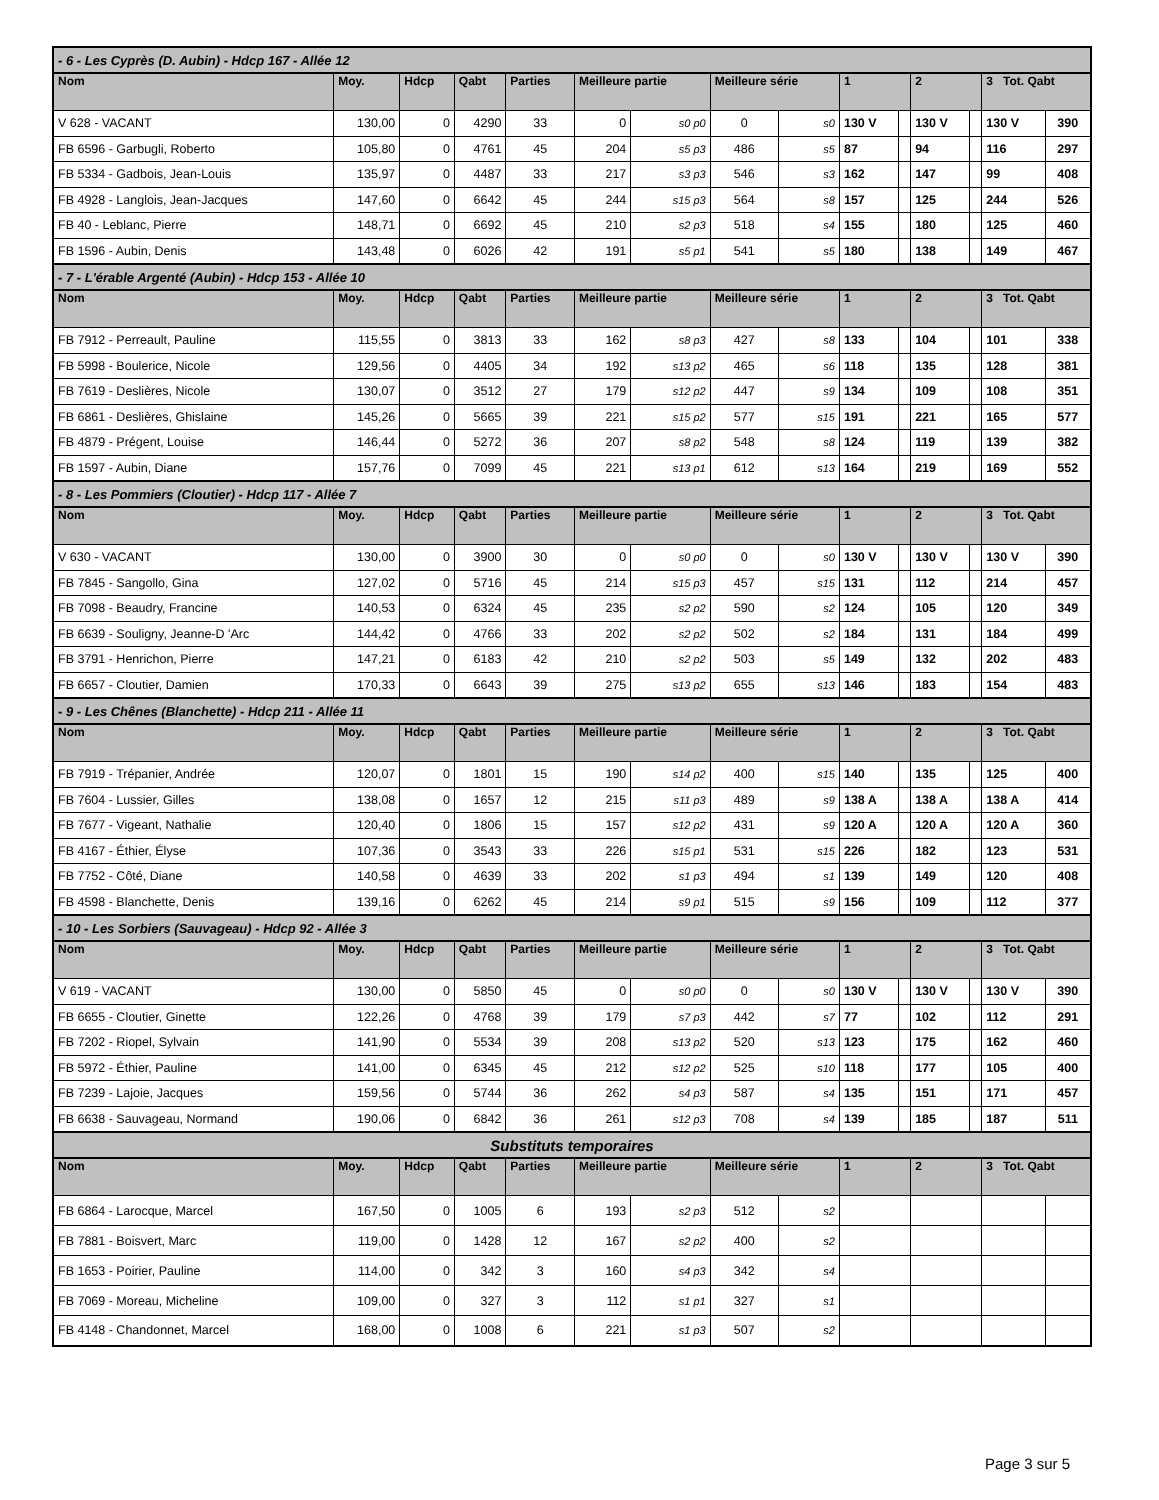| - 6 - Les Cyprès (D. Aubin) - Hdcp 167 - Allée 12 | | | | | | | | | | | | | | |
| Nom | Moy. | Hdcp | Qabt | Parties | Meilleure partie | | Meilleure série | | 1 | | 2 | | 3 Tot. Qabt | |
| V 628 - VACANT | 130,00 | 0 | 4290 | 33 | 0 | s0 p0 | 0 | s0 | 130 V | | 130 V | | 130 V | 390 |
| FB 6596 - Garbugli, Roberto | 105,80 | 0 | 4761 | 45 | 204 | s5 p3 | 486 | s5 | 87 | | 94 | | 116 | 297 |
| FB 5334 - Gadbois, Jean-Louis | 135,97 | 0 | 4487 | 33 | 217 | s3 p3 | 546 | s3 | 162 | | 147 | | 99 | 408 |
| FB 4928 - Langlois, Jean-Jacques | 147,60 | 0 | 6642 | 45 | 244 | s15 p3 | 564 | s8 | 157 | | 125 | | 244 | 526 |
| FB 40 - Leblanc, Pierre | 148,71 | 0 | 6692 | 45 | 210 | s2 p3 | 518 | s4 | 155 | | 180 | | 125 | 460 |
| FB 1596 - Aubin, Denis | 143,48 | 0 | 6026 | 42 | 191 | s5 p1 | 541 | s5 | 180 | | 138 | | 149 | 467 |
| - 7 - L'érable Argenté (Aubin) - Hdcp 153 - Allée 10 | | | | | | | | | | | | | | |
| Nom | Moy. | Hdcp | Qabt | Parties | Meilleure partie | | Meilleure série | | 1 | | 2 | | 3 Tot. Qabt | |
| FB 7912 - Perreault, Pauline | 115,55 | 0 | 3813 | 33 | 162 | s8 p3 | 427 | s8 | 133 | | 104 | | 101 | 338 |
| FB 5998 - Boulerice, Nicole | 129,56 | 0 | 4405 | 34 | 192 | s13 p2 | 465 | s6 | 118 | | 135 | | 128 | 381 |
| FB 7619 - Deslières, Nicole | 130,07 | 0 | 3512 | 27 | 179 | s12 p2 | 447 | s9 | 134 | | 109 | | 108 | 351 |
| FB 6861 - Deslières, Ghislaine | 145,26 | 0 | 5665 | 39 | 221 | s15 p2 | 577 | s15 | 191 | | 221 | | 165 | 577 |
| FB 4879 - Prégent, Louise | 146,44 | 0 | 5272 | 36 | 207 | s8 p2 | 548 | s8 | 124 | | 119 | | 139 | 382 |
| FB 1597 - Aubin, Diane | 157,76 | 0 | 7099 | 45 | 221 | s13 p1 | 612 | s13 | 164 | | 219 | | 169 | 552 |
| - 8 - Les Pommiers (Cloutier) - Hdcp 117 - Allée 7 | | | | | | | | | | | | | | |
| Nom | Moy. | Hdcp | Qabt | Parties | Meilleure partie | | Meilleure série | | 1 | | 2 | | 3 Tot. Qabt | |
| V 630 - VACANT | 130,00 | 0 | 3900 | 30 | 0 | s0 p0 | 0 | s0 | 130 V | | 130 V | | 130 V | 390 |
| FB 7845 - Sangollo, Gina | 127,02 | 0 | 5716 | 45 | 214 | s15 p3 | 457 | s15 | 131 | | 112 | | 214 | 457 |
| FB 7098 - Beaudry, Francine | 140,53 | 0 | 6324 | 45 | 235 | s2 p2 | 590 | s2 | 124 | | 105 | | 120 | 349 |
| FB 6639 - Souligny, Jeanne-D 'Arc | 144,42 | 0 | 4766 | 33 | 202 | s2 p2 | 502 | s2 | 184 | | 131 | | 184 | 499 |
| FB 3791 - Henrichon, Pierre | 147,21 | 0 | 6183 | 42 | 210 | s2 p2 | 503 | s5 | 149 | | 132 | | 202 | 483 |
| FB 6657 - Cloutier, Damien | 170,33 | 0 | 6643 | 39 | 275 | s13 p2 | 655 | s13 | 146 | | 183 | | 154 | 483 |
| - 9 - Les Chênes (Blanchette) - Hdcp 211 - Allée 11 | | | | | | | | | | | | | | |
| Nom | Moy. | Hdcp | Qabt | Parties | Meilleure partie | | Meilleure série | | 1 | | 2 | | 3 Tot. Qabt | |
| FB 7919 - Trépanier, Andrée | 120,07 | 0 | 1801 | 15 | 190 | s14 p2 | 400 | s15 | 140 | | 135 | | 125 | 400 |
| FB 7604 - Lussier, Gilles | 138,08 | 0 | 1657 | 12 | 215 | s11 p3 | 489 | s9 | 138 A | | 138 A | | 138 A | 414 |
| FB 7677 - Vigeant, Nathalie | 120,40 | 0 | 1806 | 15 | 157 | s12 p2 | 431 | s9 | 120 A | | 120 A | | 120 A | 360 |
| FB 4167 - Éthier, Élyse | 107,36 | 0 | 3543 | 33 | 226 | s15 p1 | 531 | s15 | 226 | | 182 | | 123 | 531 |
| FB 7752 - Côté, Diane | 140,58 | 0 | 4639 | 33 | 202 | s1 p3 | 494 | s1 | 139 | | 149 | | 120 | 408 |
| FB 4598 - Blanchette, Denis | 139,16 | 0 | 6262 | 45 | 214 | s9 p1 | 515 | s9 | 156 | | 109 | | 112 | 377 |
| - 10 - Les Sorbiers (Sauvageau) - Hdcp 92 - Allée 3 | | | | | | | | | | | | | | |
| Nom | Moy. | Hdcp | Qabt | Parties | Meilleure partie | | Meilleure série | | 1 | | 2 | | 3 Tot. Qabt | |
| V 619 - VACANT | 130,00 | 0 | 5850 | 45 | 0 | s0 p0 | 0 | s0 | 130 V | | 130 V | | 130 V | 390 |
| FB 6655 - Cloutier, Ginette | 122,26 | 0 | 4768 | 39 | 179 | s7 p3 | 442 | s7 | 77 | | 102 | | 112 | 291 |
| FB 7202 - Riopel, Sylvain | 141,90 | 0 | 5534 | 39 | 208 | s13 p2 | 520 | s13 | 123 | | 175 | | 162 | 460 |
| FB 5972 - Éthier, Pauline | 141,00 | 0 | 6345 | 45 | 212 | s12 p2 | 525 | s10 | 118 | | 177 | | 105 | 400 |
| FB 7239 - Lajoie, Jacques | 159,56 | 0 | 5744 | 36 | 262 | s4 p3 | 587 | s4 | 135 | | 151 | | 171 | 457 |
| FB 6638 - Sauvageau, Normand | 190,06 | 0 | 6842 | 36 | 261 | s12 p3 | 708 | s4 | 139 | | 185 | | 187 | 511 |
| Substituts temporaires | | | | | | | | | | | | | | |
| Nom | Moy. | Hdcp | Qabt | Parties | Meilleure partie | | Meilleure série | | 1 | | 2 | | 3 Tot. Qabt | |
| FB 6864 - Larocque, Marcel | 167,50 | 0 | 1005 | 6 | 193 | s2 p3 | 512 | s2 | | | | | | |
| FB 7881 - Boisvert, Marc | 119,00 | 0 | 1428 | 12 | 167 | s2 p2 | 400 | s2 | | | | | | |
| FB 1653 - Poirier, Pauline | 114,00 | 0 | 342 | 3 | 160 | s4 p3 | 342 | s4 | | | | | | |
| FB 7069 - Moreau, Micheline | 109,00 | 0 | 327 | 3 | 112 | s1 p1 | 327 | s1 | | | | | | |
| FB 4148 - Chandonnet, Marcel | 168,00 | 0 | 1008 | 6 | 221 | s1 p3 | 507 | s2 | | | | | | |
Page 3 sur 5